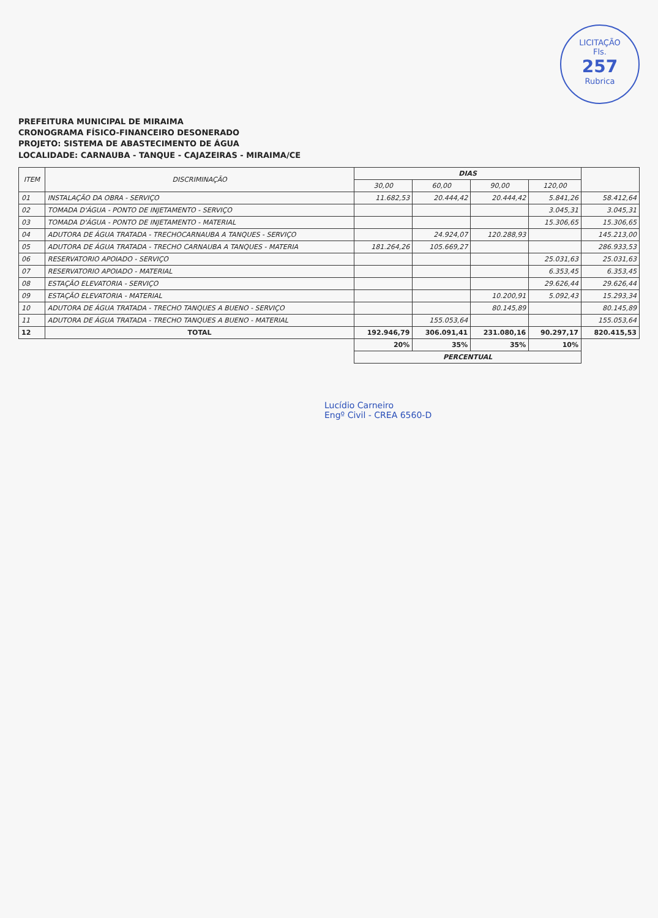LICITAÇÃO
Fls.
257
Rubrica
PREFEITURA MUNICIPAL DE MIRAIMA
CRONOGRAMA FÍSICO-FINANCEIRO DESONERADO
PROJETO: SISTEMA DE ABASTECIMENTO DE ÁGUA
LOCALIDADE: CARNAUBA - TANQUE - CAJAZEIRAS - MIRAIMA/CE
| ITEM | DISCRIMINAÇÃO | DIAS | | | | |
| --- | --- | --- | --- | --- | --- | --- |
| | | 30,00 | 60,00 | 90,00 | 120,00 | |
| 01 | INSTALAÇÃO DA OBRA - SERVIÇO | 11.682,53 | 20.444,42 | 20.444,42 | 5.841,26 | 58.412,64 |
| 02 | TOMADA D'ÁGUA - PONTO DE INJETAMENTO - SERVIÇO | | | | 3.045,31 | 3.045,31 |
| 03 | TOMADA D'ÁGUA - PONTO DE INJETAMENTO - MATERIAL | | | | 15.306,65 | 15.306,65 |
| 04 | ADUTORA DE ÁGUA TRATADA - TRECHOCARNAUBA A TANQUES - SERVIÇO | | 24.924,07 | 120.288,93 | | 145.213,00 |
| 05 | ADUTORA DE ÁGUA TRATADA - TRECHO CARNAUBA A TANQUES - MATERIA | 181.264,26 | 105.669,27 | | | 286.933,53 |
| 06 | RESERVATORIO APOIADO - SERVIÇO | | | | 25.031,63 | 25.031,63 |
| 07 | RESERVATORIO APOIADO - MATERIAL | | | | 6.353,45 | 6.353,45 |
| 08 | ESTAÇÃO ELEVATORIA - SERVIÇO | | | | 29.626,44 | 29.626,44 |
| 09 | ESTAÇÃO ELEVATORIA - MATERIAL | | | 10.200,91 | 5.092,43 | 15.293,34 |
| 10 | ADUTORA DE ÁGUA TRATADA - TRECHO TANQUES A BUENO - SERVIÇO | | | 80.145,89 | | 80.145,89 |
| 11 | ADUTORA DE ÁGUA TRATADA - TRECHO TANQUES A BUENO - MATERIAL | | 155.053,64 | | | 155.053,64 |
| 12 | TOTAL | 192.946,79 | 306.091,41 | 231.080,16 | 90.297,17 | 820.415,53 |
| | | 20% | 35% | 35% | 10% | |
| | | PERCENTUAL | | | | |
Lucídio Carneiro
Engº Civil - CREA 6560-D